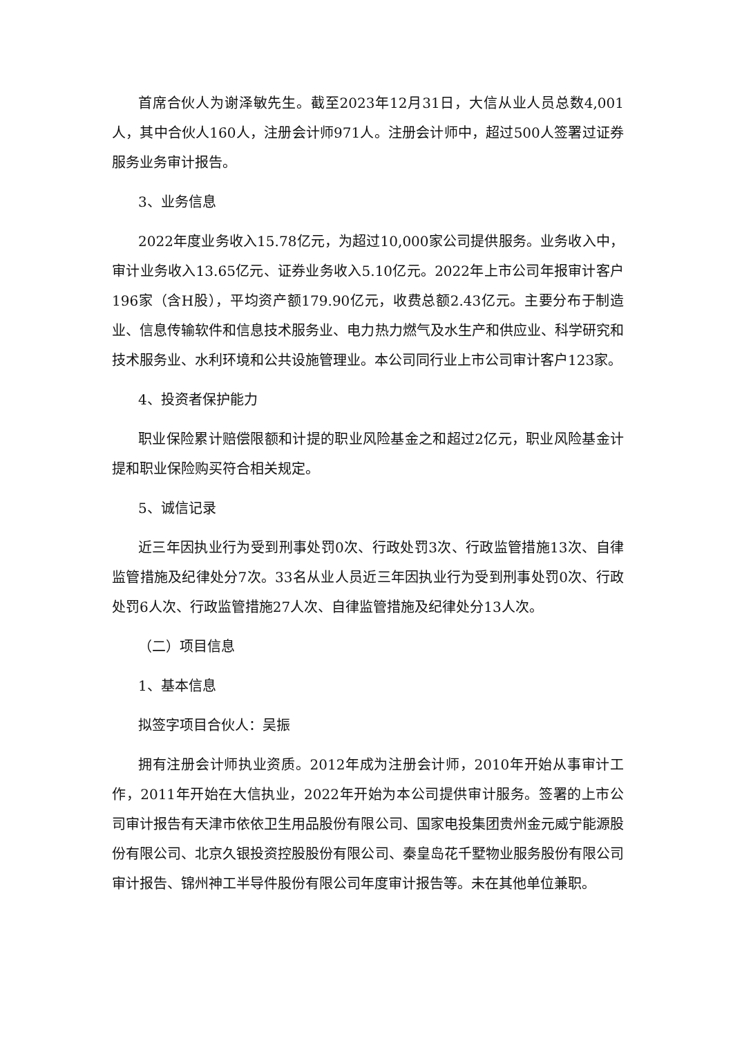首席合伙人为谢泽敏先生。截至2023年12月31日，大信从业人员总数4,001人，其中合伙人160人，注册会计师971人。注册会计师中，超过500人签署过证券服务业务审计报告。
3、业务信息
2022年度业务收入15.78亿元，为超过10,000家公司提供服务。业务收入中，审计业务收入13.65亿元、证券业务收入5.10亿元。2022年上市公司年报审计客户196家（含H股），平均资产额179.90亿元，收费总额2.43亿元。主要分布于制造业、信息传输软件和信息技术服务业、电力热力燃气及水生产和供应业、科学研究和技术服务业、水利环境和公共设施管理业。本公司同行业上市公司审计客户123家。
4、投资者保护能力
职业保险累计赔偿限额和计提的职业风险基金之和超过2亿元，职业风险基金计提和职业保险购买符合相关规定。
5、诚信记录
近三年因执业行为受到刑事处罚0次、行政处罚3次、行政监管措施13次、自律监管措施及纪律处分7次。33名从业人员近三年因执业行为受到刑事处罚0次、行政处罚6人次、行政监管措施27人次、自律监管措施及纪律处分13人次。
（二）项目信息
1、基本信息
拟签字项目合伙人：吴振
拥有注册会计师执业资质。2012年成为注册会计师，2010年开始从事审计工作，2011年开始在大信执业，2022年开始为本公司提供审计服务。签署的上市公司审计报告有天津市依依卫生用品股份有限公司、国家电投集团贵州金元威宁能源股份有限公司、北京久银投资控股股份有限公司、秦皇岛花千墅物业服务股份有限公司审计报告、锦州神工半导件股份有限公司年度审计报告等。未在其他单位兼职。